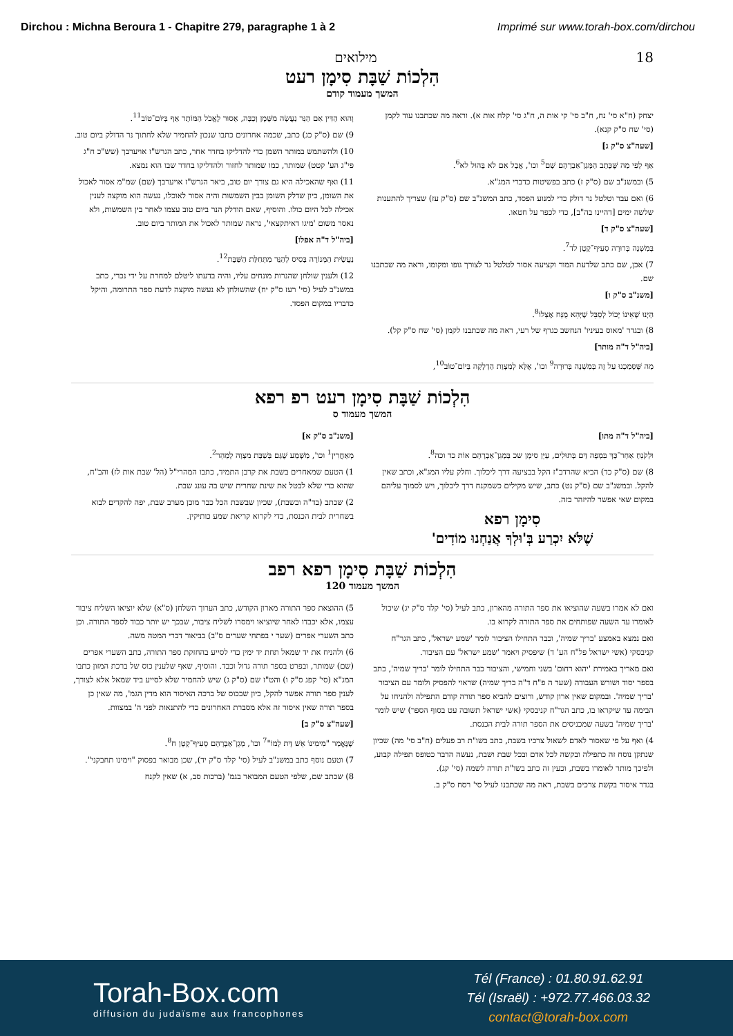Dirchou : Michna Beroura 1 - Chapitre 279, paragraphe 1 à 2 Imprimé sur www.torah-box.com/dirchou
מילואים 18
הִלְכוֹת שַׁבָּת סִימָן רעט
המשך מעמוד קודם
יצחק (ח"א סי' נח, ח"ב סי' קי אות ה, ח"ג סי' קלח אות א). וראה מה שכתבנו עוד לקמן (סי' שח ס"ק קנא).
[שעה"צ ס"ק ג]
אַף לְפִי מַה שֶּׁכָּתַב הַמָּגֵן־אַבְרָהָם שָׁם<sup>5</sup> וכו', אֲבָל אִם לֹא בָּהוּל לא<sup>6</sup>.
5) ובמשנ"ב שם (ס"ק ז) כתב בפשיטות כדברי המג"א.
6) ואם עבר וטלטל נר דולק כדי למנוע הפסד, כתב המשנ"ב שם (ס"ק עז) שצריך להתענות שלשה ימים [דהיינו בה"ב], כדי לכפר על חטאו.
[שעה"צ ס"ק ד]
בְּמִשְׁנָה בְּרוּרָה סְעִיף־קָטָן לד<sup>7</sup>.
7) אכן, שם כתב שלדעת המור וקציעה אסור לטלטל נר לצורך גופו ומקומו, וראה מה שכתבנו שם.
[משנ"ב ס"ק ו]
הַיְנוּ שֶׁאֵינוֹ יָכוֹל לְסַבֵּל שֶׁיְּהֵא מֻנָּח אֶצְלוֹ<sup>8</sup>.
8) ובגדר 'מאוס בעיניו' הנחשב כגרף של רעי, ראה מה שכתבנו לקמן (סי' שח ס"ק קל).
[ביה"ל ד"ה מותר]
מַה שֶּׁסָּמַכְנוּ עַל זֶה בְּמִשְׁנָה בְּרוּרָה<sup>9</sup> וכו', אֶלָּא לְמִצְוַת הַדְלָקָה בְּיוֹם־טוֹב<sup>10</sup>,
וְהוּא הַדִּין אִם הַנֵּר נַעֲשָׂה מִשֶּׁמֶן וְכַבָּה, אָסוּר לֶאֱכֹל הַמּוֹתָר אַף בְּיוֹם־טוֹב<sup>11</sup>.
9) שם (ס"ק כג) כתב, שכמה אחרונים כתבו שנכון להחמיר שלא לחתוך נר הדולק ביום טוב.
10) ולהשתמש במותר השמן כדי להדליקו בחדר אחר, כתב הגרש"ז אויערבך (שש"כ ח"ג פי"ג הע' קטט) שמותר, כמו שמותר לחזור ולהדליקו בחדר שבו הוא נמצא.
11) ואף שהאכילה היא גם צורך יום טוב, ביאר הגרש"ז אויערבך (שם) שמ"מ אסור לאכול את השומן, כיון שדלק השומן בבין השמשות והיה אסור לאוכלו, נעשה הוא מוקצה לענין אכילה לכל היום כולו. והוסיף, שאם הודלק הנר ביום טוב עצמו לאחר בין השמשות, ולא נאסר משום 'מיגו דאיתקצאי', נראה שמותר לאכול את המותר ביום טוב.
[ביה"ל ד"ה אפלו]
נַעֲשֵׂית הַמְּנוֹרָה בָּסִיס לְהַנֵּר מִתְּחִלַּת הַשַּׁבָּת<sup>12</sup>.
12) ולענין שולחן שהנרות מונחים עליו, והיה בדעתו ליטלם למחרת על ידי נכרי, כתב במשנ"ב לעיל (סי' רעז ס"ק יח) שהשולחן לא נעשה מוקצה לדעת ספר התרומה, והיקל כדבריו במקום הפסד.
הִלְכוֹת שַׁבָּת סִימָן רעט רפ רפא
המשך מעמוד ס
[ביה"ל ד"ה מתו]
וּלְקֹנֵחַ אַחַר־כָּךְ בִּמְפָה דַּם בְּתוּלִים, עַיֵּן סִימָן שכ בְּמָגֵן־אַבְרָהָם אוֹת כד וכה<sup>8</sup>.
8) שם (ס"ק כד) הביא שהרדב"ז הקל בבציעה דרך ליכלוך. וחלק עליו המג"א, וכתב שאין להקל. ובמשנ"ב שם (ס"ק נט) כתב, שיש מקילים כשמקנח דרך ליכלוך, ויש לסמוך עליהם במקום שאי אפשר להיזהר בזה.
סִימָן רפא
שֶׁלֹּא יִכְרַע בְּ'וּלְךָ אֲנַחְנוּ מוֹדִים'
[משנ"ב ס"ק א]
מְאַחֲרִין<sup>1</sup> וכו', מַשְׁמַע שֶׁגַּם בְּשַׁבָּת מִצְוָה לְמַהֵר<sup>2</sup>.
1) הטעם שמאחרים בשבת את קרבן התמיד, כתבו המהרי"ל (הל' שבת אות לז) והב"ח, שהוא כדי שלא לבטל את שינת שחרית שיש בה עונג שבת.
2) שכתב (בד"ה ובשבת), שכיון שבשבת הכל כבר מוכן מערב שבת, יפה להקדים לבוא בשחרית לבית הכנסת, כדי לקרוא קריאת שמע כותיקין.
הִלְכוֹת שַׁבָּת סִימָן רפא רפב
המשך מעמוד 120
ואם לא אמרו בשעה שהוציאו את ספר התורה מהארון, כתב לעיל (סי' קלד ס"ק יג) שיכול לאומרו עד השעה שפותחים את ספר התורה לקרוא בו.
ואם נמצא באמצע 'בריך שמיה', וכבר התחילו הציבור לומר 'שמע ישראל', כתב הגר"ח קניבסקי (אשי ישראל פל"ח הע' ד) שיפסיק ויאמר 'שמע ישראל' עם הציבור.
ואם מאריך באמירת 'יהוא רחום' בשני וחמישי, והציבור כבר התחילו לומר 'בריך שמיה', כתב בספר יסוד ושורש העבודה (שער ה פ"ח ד"ה בריך שמיה) שראוי להפסיק ולומר עם הציבור 'בריך שמיה'. ובמקום שאין ארון קודש, ורוצים להביא ספר תורה קודם התפילה ולהניחו על הבימה עד שיקראו בו, כתב הגר"ח קניבסקי (אשי ישראל תשובה עט בסוף הספר) שיש לומר 'בריך שמיה' בשעה שמכניסים את הספר תורה לבית הכנסת.
4) ואף על פי שאסור לאדם לשאול צרכיו בשבת, כתב בשו"ת רב פעלים (ח"ב סי' מה) שכיון שנתקן נוסח זה כתפילה ובקשה לכל אדם ובכל שבת ושבת, נעשה הדבר כטופס תפילה קבוע, ולפיכך מותר לאומרו בשבת, וכעין זה כתב בשו"ת תורה לשמה (סי' קג).
בגדר איסור בקשת צרכים בשבת, ראה מה שכתבנו לעיל סי' רסח ס"ק ב.
5) ההוצאת ספר התורה מארון הקודש, כתב הערוך השלחן (ס"א) שלא יוציאו השליח ציבור עצמו, אלא יכבדו לאחר שיוציאו וימסרו לשליח ציבור, שבכך יש יותר כבוד לספר התורה. וכן כתב השערי אפרים (שער י בפתחי שערים ס"ב) בביאור דברי המטה משה.
6) ולהניח את יד שמאל תחת יד ימין כדי לסייע בהחזקת ספר התורה, כתב השערי אפרים (שם) שמותר, ובפרט בספר תורה גדול וכבד. והוסיף, שאף שלענין כוס של ברכת המזון כתבו המג"א (סי' קפג ס"ק ו) והט"ז שם (ס"ק ג) שיש להחמיר שלא לסייע ביד שמאל אלא לצורך, לענין ספר תורה אפשר להקל, כיון שבכוס של ברכה האיסור הוא מדין הגמ', מה שאין כן בספר תורה שאין איסור זה אלא מסברת האחרונים כדי להתנאות לפני ה' במצוות.
[שעה"צ ס"ק ב]
שֶׁנֶּאֱמַר "מִימִינוֹ אֵשׁ דָּת לָמוֹ"<sup>7</sup> וכו', מָגֵן־אַבְרָהָם סְעִיף־קָטָן ח<sup>8</sup>.
7) וטעם נוסף כתב במשנ"ב לעיל (סי' קלד ס"ק יד), שכן מבואר בפסוק "וימינו תחבקני".
8) שכתב שם, שלפי הטעם המבואר בגמ' (ברכות סב, א) שאין לקנח
Torah-Box.com
diffusion du judaïsme aux francophones
Tél (France) : 01.80.91.62.91
Tél (Israël) : +972.77.466.03.32
contact@torah-box.com